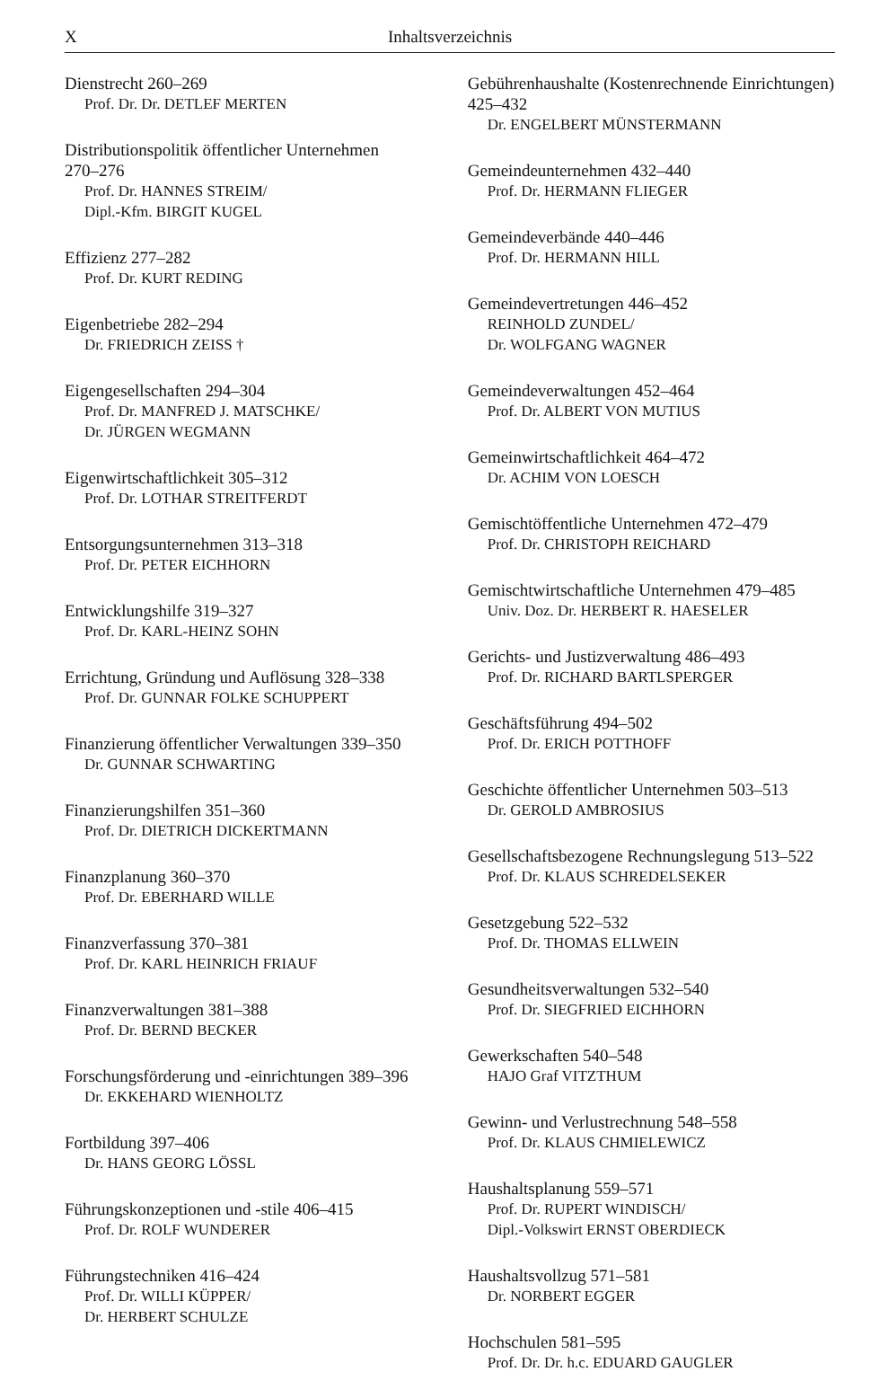X Inhaltsverzeichnis
Dienstrecht 260–269
Prof. Dr. Dr. DETLEF MERTEN
Distributionspolitik öffentlicher Unternehmen
270–276
Prof. Dr. HANNES STREIM/
Dipl.-Kfm. BIRGIT KUGEL
Effizienz 277–282
Prof. Dr. KURT REDING
Eigenbetriebe 282–294
Dr. FRIEDRICH ZEISS †
Eigengesellschaften 294–304
Prof. Dr. MANFRED J. MATSCHKE/
Dr. JÜRGEN WEGMANN
Eigenwirtschaftlichkeit 305–312
Prof. Dr. LOTHAR STREITFERDT
Entsorgungsunternehmen 313–318
Prof. Dr. PETER EICHHORN
Entwicklungshilfe 319–327
Prof. Dr. KARL-HEINZ SOHN
Errichtung, Gründung und Auflösung 328–338
Prof. Dr. GUNNAR FOLKE SCHUPPERT
Finanzierung öffentlicher Verwaltungen 339–350
Dr. GUNNAR SCHWARTING
Finanzierungshilfen 351–360
Prof. Dr. DIETRICH DICKERTMANN
Finanzplanung 360–370
Prof. Dr. EBERHARD WILLE
Finanzverfassung 370–381
Prof. Dr. KARL HEINRICH FRIAUF
Finanzverwaltungen 381–388
Prof. Dr. BERND BECKER
Forschungsförderung und -einrichtungen 389–396
Dr. EKKEHARD WIENHOLTZ
Fortbildung 397–406
Dr. HANS GEORG LÖSSL
Führungskonzeptionen und -stile 406–415
Prof. Dr. ROLF WUNDERER
Führungstechniken 416–424
Prof. Dr. WILLI KÜPPER/
Dr. HERBERT SCHULZE
Gebührenhaushalte (Kostenrechnende Einrichtungen) 425–432
Dr. ENGELBERT MÜNSTERMANN
Gemeindeunternehmen 432–440
Prof. Dr. HERMANN FLIEGER
Gemeindeverbände 440–446
Prof. Dr. HERMANN HILL
Gemeindevertretungen 446–452
REINHOLD ZUNDEL/
Dr. WOLFGANG WAGNER
Gemeindeverwaltungen 452–464
Prof. Dr. ALBERT VON MUTIUS
Gemeinwirtschaftlichkeit 464–472
Dr. ACHIM VON LOESCH
Gemischtöffentliche Unternehmen 472–479
Prof. Dr. CHRISTOPH REICHARD
Gemischtwirtschaftliche Unternehmen 479–485
Univ. Doz. Dr. HERBERT R. HAESELER
Gerichts- und Justizverwaltung 486–493
Prof. Dr. RICHARD BARTLSPERGER
Geschäftsführung 494–502
Prof. Dr. ERICH POTTHOFF
Geschichte öffentlicher Unternehmen 503–513
Dr. GEROLD AMBROSIUS
Gesellschaftsbezogene Rechnungslegung 513–522
Prof. Dr. KLAUS SCHREDELSEKER
Gesetzgebung 522–532
Prof. Dr. THOMAS ELLWEIN
Gesundheitsverwaltungen 532–540
Prof. Dr. SIEGFRIED EICHHORN
Gewerkschaften 540–548
HAJO Graf VITZTHUM
Gewinn- und Verlustrechnung 548–558
Prof. Dr. KLAUS CHMIELEWICZ
Haushaltsplanung 559–571
Prof. Dr. RUPERT WINDISCH/
Dipl.-Volkswirt ERNST OBERDIECK
Haushaltsvollzug 571–581
Dr. NORBERT EGGER
Hochschulen 581–595
Prof. Dr. Dr. h.c. EDUARD GAUGLER